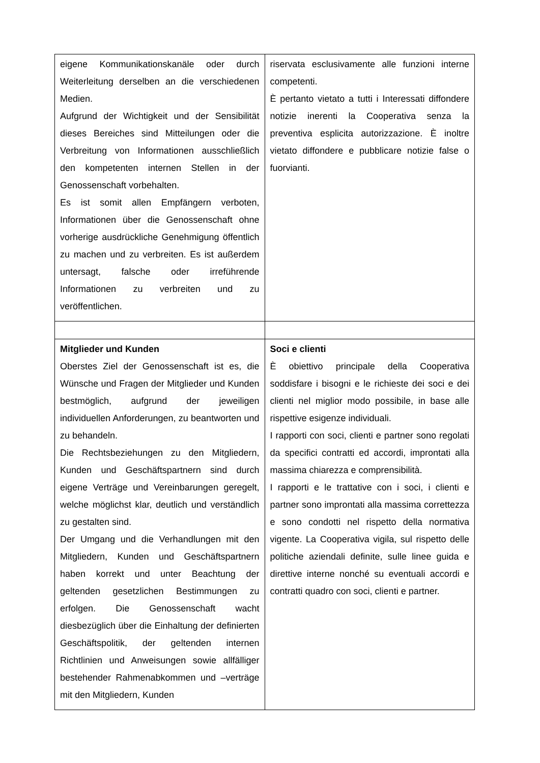| eigene Kommunikationskanäle oder durch Weiterleitung derselben an die verschiedenen Medien. Aufgrund der Wichtigkeit und der Sensibilität dieses Bereiches sind Mitteilungen oder die Verbreitung von Informationen ausschließlich den kompetenten internen Stellen in der Genossenschaft vorbehalten. Es ist somit allen Empfängern verboten, Informationen über die Genossenschaft ohne vorherige ausdrückliche Genehmigung öffentlich zu machen und zu verbreiten. Es ist außerdem untersagt, falsche oder irreführende Informationen zu verbreiten und zu veröffentlichen. | riservata esclusivamente alle funzioni interne competenti. È pertanto vietato a tutti i Interessati diffondere notizie inerenti la Cooperativa senza la preventiva esplicita autorizzazione. È inoltre vietato diffondere e pubblicare notizie false o fuorvianti. |
| Mitglieder und Kunden Oberstes Ziel der Genossenschaft ist es, die Wünsche und Fragen der Mitglieder und Kunden bestmöglich, aufgrund der jeweiligen individuellen Anforderungen, zu beantworten und zu behandeln. Die Rechtsbeziehungen zu den Mitgliedern, Kunden und Geschäftspartnern sind durch eigene Verträge und Vereinbarungen geregelt, welche möglichst klar, deutlich und verständlich zu gestalten sind. Der Umgang und die Verhandlungen mit den Mitgliedern, Kunden und Geschäftspartnern haben korrekt und unter Beachtung der geltenden gesetzlichen Bestimmungen zu erfolgen. Die Genossenschaft wacht diesbezüglich über die Einhaltung der definierten Geschäftspolitik, der geltenden internen Richtlinien und Anweisungen sowie allfälliger bestehender Rahmenabkommen und –verträge mit den Mitgliedern, Kunden | Soci e clienti È obiettivo principale della Cooperativa soddisfare i bisogni e le richieste dei soci e dei clienti nel miglior modo possibile, in base alle rispettive esigenze individuali. I rapporti con soci, clienti e partner sono regolati da specifici contratti ed accordi, improntati alla massima chiarezza e comprensibilità. I rapporti e le trattative con i soci, i clienti e partner sono improntati alla massima correttezza e sono condotti nel rispetto della normativa vigente. La Cooperativa vigila, sul rispetto delle politiche aziendali definite, sulle linee guida e direttive interne nonché su eventuali accordi e contratti quadro con soci, clienti e partner. |